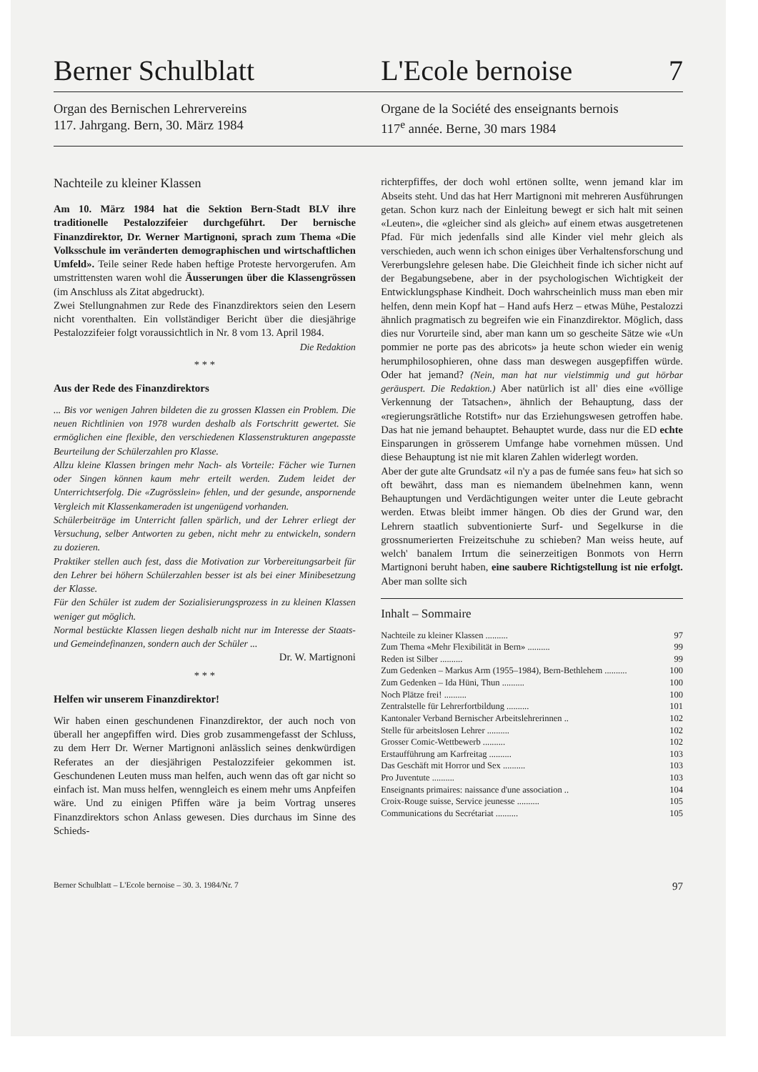Berner Schulblatt L'Ecole bernoise 7
Organ des Bernischen Lehrervereins
117. Jahrgang. Bern, 30. März 1984
Organe de la Société des enseignants bernois
117<sup>e</sup> année. Berne, 30 mars 1984
Nachteile zu kleiner Klassen
Am 10. März 1984 hat die Sektion Bern-Stadt BLV ihre traditionelle Pestalozzifeier durchgeführt. Der bernische Finanzdirektor, Dr. Werner Martignoni, sprach zum Thema «Die Volksschule im veränderten demographischen und wirtschaftlichen Umfeld». Teile seiner Rede haben heftige Proteste hervorgerufen. Am umstrittensten waren wohl die Äusserungen über die Klassengrössen (im Anschluss als Zitat abgedruckt).
Zwei Stellungnahmen zur Rede des Finanzdirektors seien den Lesern nicht vorenthalten. Ein vollständiger Bericht über die diesjährige Pestalozzifeier folgt voraussichtlich in Nr. 8 vom 13. April 1984.
Die Redaktion
* * *
Aus der Rede des Finanzdirektors
... Bis vor wenigen Jahren bildeten die zu grossen Klassen ein Problem. Die neuen Richtlinien von 1978 wurden deshalb als Fortschritt gewertet. Sie ermöglichen eine flexible, den verschiedenen Klassenstrukturen angepasste Beurteilung der Schülerzahlen pro Klasse.
Allzu kleine Klassen bringen mehr Nach- als Vorteile: Fächer wie Turnen oder Singen können kaum mehr erteilt werden. Zudem leidet der Unterrichtserfolg. Die «Zugrösslein» fehlen, und der gesunde, anspornende Vergleich mit Klassenkameraden ist ungenügend vorhanden.
Schülerbeiträge im Unterricht fallen spärlich, und der Lehrer erliegt der Versuchung, selber Antworten zu geben, nicht mehr zu entwickeln, sondern zu dozieren.
Praktiker stellen auch fest, dass die Motivation zur Vorbereitungsarbeit für den Lehrer bei höhern Schülerzahlen besser ist als bei einer Minibesetzung der Klasse.
Für den Schüler ist zudem der Sozialisierungsprozess in zu kleinen Klassen weniger gut möglich.
Normal bestückte Klassen liegen deshalb nicht nur im Interesse der Staats- und Gemeindefinanzen, sondern auch der Schüler ...
Dr. W. Martignoni
* * *
Helfen wir unserem Finanzdirektor!
Wir haben einen geschundenen Finanzdirektor, der auch noch von überall her angepfiffen wird. Dies grob zusammengefasst der Schluss, zu dem Herr Dr. Werner Martignoni anlässlich seines denkwürdigen Referates an der diesjährigen Pestalozzifeier gekommen ist. Geschundenen Leuten muss man helfen, auch wenn das oft gar nicht so einfach ist. Man muss helfen, wenngleich es einem mehr ums Anpfeifen wäre. Und zu einigen Pfiffen wäre ja beim Vortrag unseres Finanzdirektors schon Anlass gewesen. Dies durchaus im Sinne des Schieds-
richterpfiffes, der doch wohl ertönen sollte, wenn jemand klar im Abseits steht. Und das hat Herr Martignoni mit mehreren Ausführungen getan. Schon kurz nach der Einleitung bewegt er sich halt mit seinen «Leuten», die «gleicher sind als gleich» auf einem etwas ausgetretenen Pfad. Für mich jedenfalls sind alle Kinder viel mehr gleich als verschieden, auch wenn ich schon einiges über Verhaltensforschung und Vererbungslehre gelesen habe. Die Gleichheit finde ich sicher nicht auf der Begabungsebene, aber in der psychologischen Wichtigkeit der Entwicklungsphase Kindheit. Doch wahrscheinlich muss man eben mir helfen, denn mein Kopf hat – Hand aufs Herz – etwas Mühe, Pestalozzi ähnlich pragmatisch zu begreifen wie ein Finanzdirektor. Möglich, dass dies nur Vorurteile sind, aber man kann um so gescheite Sätze wie «Un pommier ne porte pas des abricots» ja heute schon wieder ein wenig herumphilosophieren, ohne dass man deswegen ausgepfiffen würde. Oder hat jemand? (Nein, man hat nur vielstimmig und gut hörbar geräuspert. Die Redaktion.) Aber natürlich ist all' dies eine «völlige Verkennung der Tatsachen», ähnlich der Behauptung, dass der «regierungsrätliche Rotstift» nur das Erziehungswesen getroffen habe. Das hat nie jemand behauptet. Behauptet wurde, dass nur die ED echte Einsparungen in grösserem Umfange habe vornehmen müssen. Und diese Behauptung ist nie mit klaren Zahlen widerlegt worden.
Aber der gute alte Grundsatz «il n'y a pas de fumée sans feu» hat sich so oft bewährt, dass man es niemandem übelnehmen kann, wenn Behauptungen und Verdächtigungen weiter unter die Leute gebracht werden. Etwas bleibt immer hängen. Ob dies der Grund war, den Lehrern staatlich subventionierte Surf- und Segelkurse in die grossnumerierten Freizeitschuhe zu schieben? Man weiss heute, auf welch' banalem Irrtum die seinerzeitigen Bonmots von Herrn Martignoni beruht haben, eine saubere Richtigstellung ist nie erfolgt. Aber man sollte sich
Inhalt – Sommaire
Nachteile zu kleiner Klassen .......... 97
Zum Thema «Mehr Flexibilität in Bern» .......... 99
Reden ist Silber .......... 99
Zum Gedenken – Markus Arm (1955–1984), Bern-Bethlehem .......... 100
Zum Gedenken – Ida Hüni, Thun .......... 100
Noch Plätze frei! .......... 100
Zentralstelle für Lehrerfortbildung .......... 101
Kantonaler Verband Bernischer Arbeitslehrerinnen .. 102
Stelle für arbeitslosen Lehrer .......... 102
Grosser Comic-Wettbewerb .......... 102
Erstaufführung am Karfreitag .......... 103
Das Geschäft mit Horror und Sex .......... 103
Pro Juventute .......... 103
Enseignants primaires: naissance d'une association .. 104
Croix-Rouge suisse, Service jeunesse .......... 105
Communications du Secrétariat .......... 105
Berner Schulblatt – L'Ecole bernoise – 30. 3. 1984/Nr. 7 97